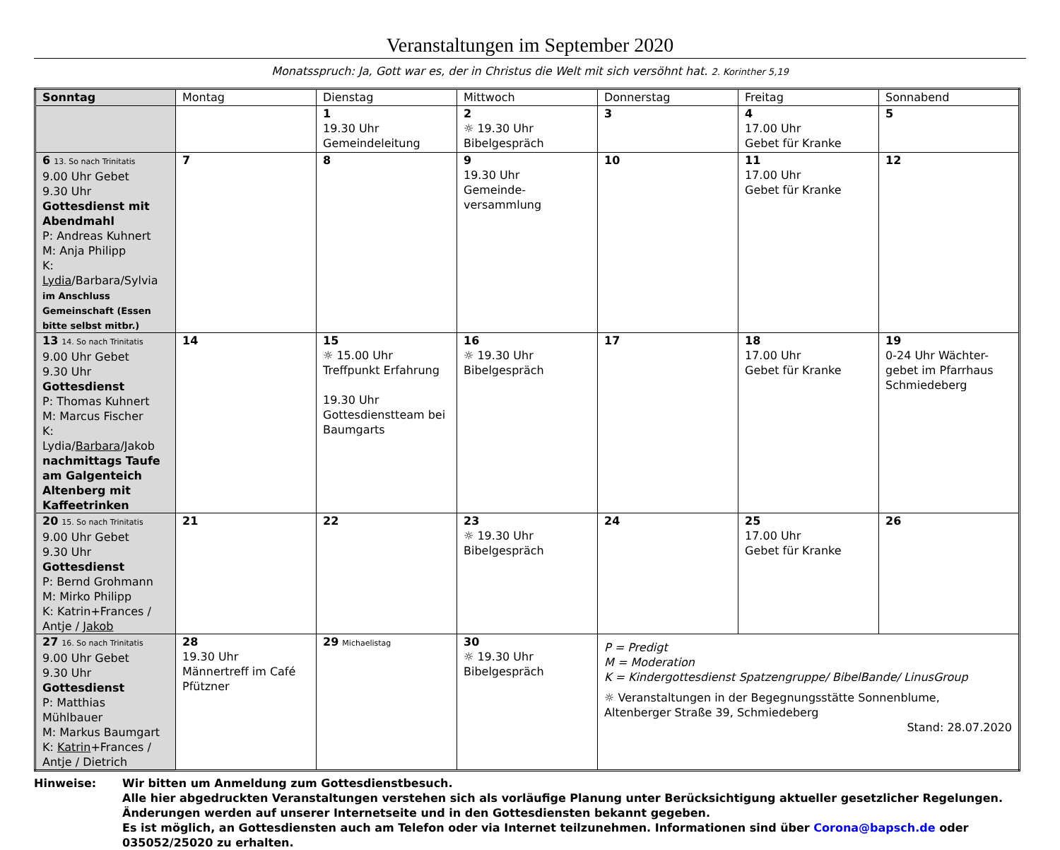Veranstaltungen im September 2020
Monatsspruch: Ja, Gott war es, der in Christus die Welt mit sich versöhnt hat. 2. Korinther 5,19
| Sonntag | Montag | Dienstag | Mittwoch | Donnerstag | Freitag | Sonnabend |
| --- | --- | --- | --- | --- | --- | --- |
| | | 1 19.30 Uhr Gemeindeleitung | 2 ☼ 19.30 Uhr Bibelgespräch | 3 | 4 17.00 Uhr Gebet für Kranke | 5 |
| 6 13. So nach Trinitatis 9.00 Uhr Gebet 9.30 Uhr Gottesdienst mit Abendmahl P: Andreas Kuhnert M: Anja Philipp K: Lydia /Barbara/Sylvia im Anschluss Gemeinschaft (Essen bitte selbst mitbr.) | 7 | 8 | 9 19.30 Uhr Gemeinde- versammlung | 10 | 11 17.00 Uhr Gebet für Kranke | 12 |
| 13 14. So nach Trinitatis 9.00 Uhr Gebet 9.30 Uhr Gottesdienst P: Thomas Kuhnert M: Marcus Fischer K: Lydia/ Barbara /Jakob nachmittags Taufe am Galgenteich Altenberg mit Kaffeetrinken | 14 | 15 ☼ 15.00 Uhr Treffpunkt Erfahrung 19.30 Uhr Gottesdienstteam bei Baumgarts | 16 ☼ 19.30 Uhr Bibelgespräch | 17 | 18 17.00 Uhr Gebet für Kranke | 19 0-24 Uhr Wächter- gebet im Pfarrhaus Schmiedeberg |
| 20 15. So nach Trinitatis 9.00 Uhr Gebet 9.30 Uhr Gottesdienst P: Bernd Grohmann M: Mirko Philipp K: Katrin+Frances / Antje / Jakob | 21 | 22 | 23 ☼ 19.30 Uhr Bibelgespräch | 24 | 25 17.00 Uhr Gebet für Kranke | 26 |
| 27 16. So nach Trinitatis 9.00 Uhr Gebet 9.30 Uhr Gottesdienst P: Matthias Mühlbauer M: Markus Baumgart K: Katrin +Frances / Antje / Dietrich | 28 19.30 Uhr Männertreff im Café Pfützner | 29 Michaelistag | 30 ☼ 19.30 Uhr Bibelgespräch | P = Predigt M = Moderation K = Kindergottesdienst Spatzengruppe/ BibelBande/ LinusGroup ☼ Veranstaltungen in der Begegnungsstätte Sonnenblume, Altenberger Straße 39, Schmiedeberg Stand: 28.07.2020 | | |
Hinweise: Wir bitten um Anmeldung zum Gottesdienstbesuch.
Alle hier abgedruckten Veranstaltungen verstehen sich als vorläufige Planung unter Berücksichtigung aktueller gesetzlicher Regelungen.
Änderungen werden auf unserer Internetseite und in den Gottesdiensten bekannt gegeben.
Es ist möglich, an Gottesdiensten auch am Telefon oder via Internet teilzunehmen. Informationen sind über Corona@bapsch.de oder 035052/25020 zu erhalten.